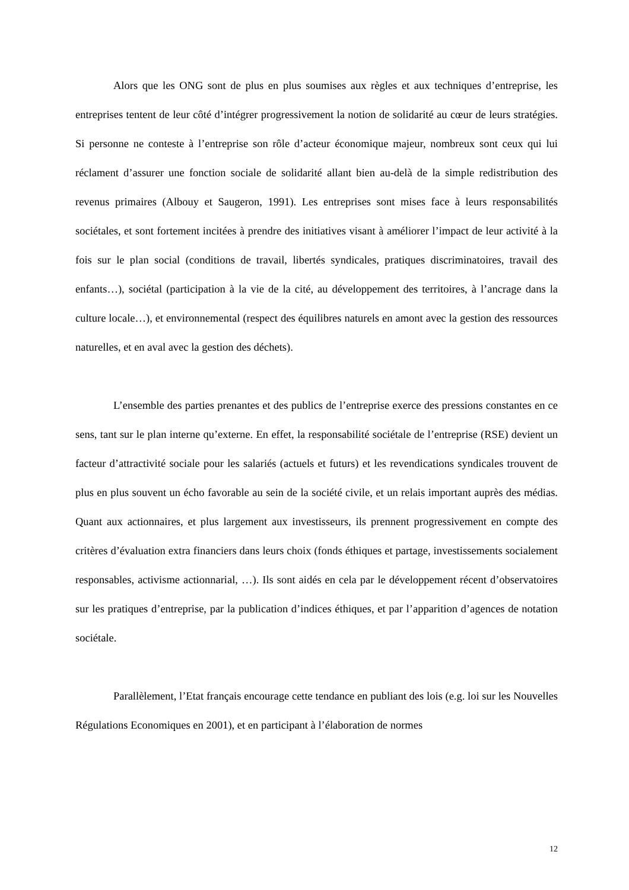Alors que les ONG sont de plus en plus soumises aux règles et aux techniques d’entreprise, les entreprises tentent de leur côté d’intégrer progressivement la notion de solidarité au cœur de leurs stratégies. Si personne ne conteste à l’entreprise son rôle d’acteur économique majeur, nombreux sont ceux qui lui réclament d’assurer une fonction sociale de solidarité allant bien au-delà de la simple redistribution des revenus primaires (Albouy et Saugeron, 1991). Les entreprises sont mises face à leurs responsabilités sociétales, et sont fortement incitées à prendre des initiatives visant à améliorer l’impact de leur activité à la fois sur le plan social (conditions de travail, libertés syndicales, pratiques discriminatoires, travail des enfants…), sociétal (participation à la vie de la cité, au développement des territoires, à l’ancrage dans la culture locale…), et environnemental (respect des équilibres naturels en amont avec la gestion des ressources naturelles, et en aval avec la gestion des déchets).
L’ensemble des parties prenantes et des publics de l’entreprise exerce des pressions constantes en ce sens, tant sur le plan interne qu’externe. En effet, la responsabilité sociétale de l’entreprise (RSE) devient un facteur d’attractivité sociale pour les salariés (actuels et futurs) et les revendications syndicales trouvent de plus en plus souvent un écho favorable au sein de la société civile, et un relais important auprès des médias. Quant aux actionnaires, et plus largement aux investisseurs, ils prennent progressivement en compte des critères d’évaluation extra financiers dans leurs choix (fonds éthiques et partage, investissements socialement responsables, activisme actionnarial, …). Ils sont aidés en cela par le développement récent d’observatoires sur les pratiques d’entreprise, par la publication d’indices éthiques, et par l’apparition d’agences de notation sociétale.
Parallèlement, l’Etat français encourage cette tendance en publiant des lois (e.g. loi sur les Nouvelles Régulations Economiques en 2001), et en participant à l’élaboration de normes
12